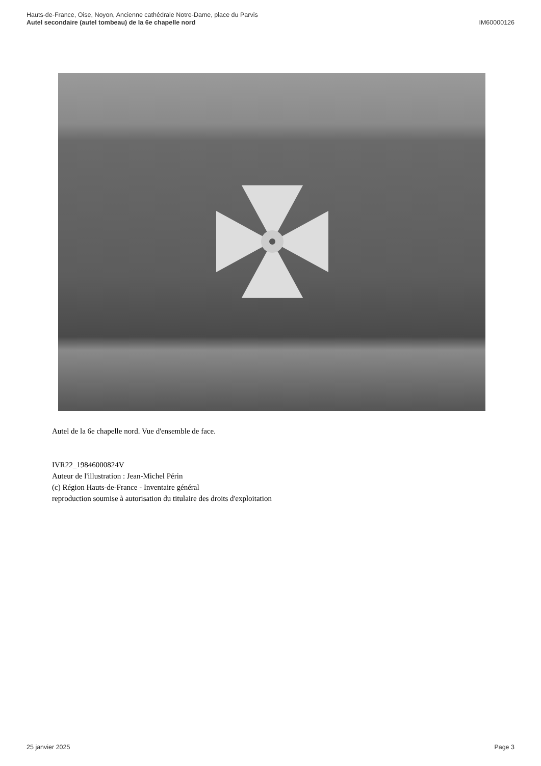Hauts-de-France, Oise, Noyon, Ancienne cathédrale Notre-Dame, place du Parvis
Autel secondaire (autel tombeau) de la 6e chapelle nord
IM60000126
Autel de la 6e chapelle nord. Vue d'ensemble de face.
IVR22_19846000824V
Auteur de l'illustration : Jean-Michel Périn
(c) Région Hauts-de-France - Inventaire général
reproduction soumise à autorisation du titulaire des droits d'exploitation
25 janvier 2025 Page 3